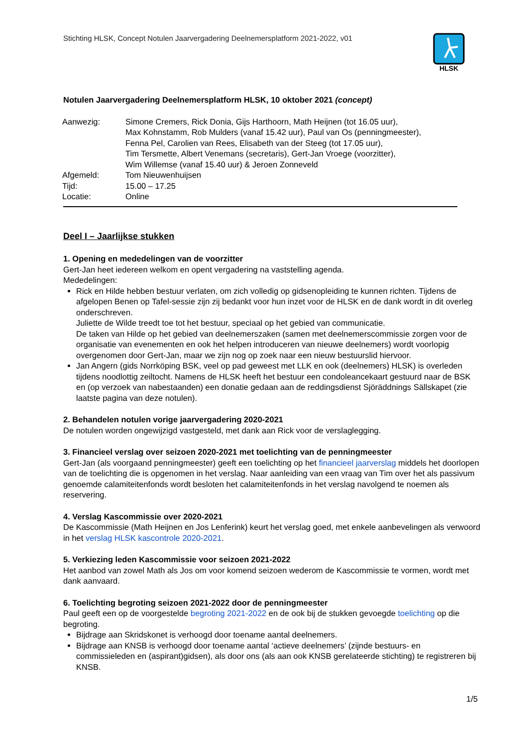Stichting HLSK, Concept Notulen Jaarvergadering Deelnemersplatform 2021-2022, v01
HLSK
Notulen Jaarvergadering Deelnemersplatform HLSK, 10 oktober 2021 (concept)
| Aanwezig: | Simone Cremers, Rick Donia, Gijs Harthoorn, Math Heijnen (tot 16.05 uur), Max Kohnstamm, Rob Mulders (vanaf 15.42 uur), Paul van Os (penningmeester), Fenna Pel, Carolien van Rees, Elisabeth van der Steeg (tot 17.05 uur), Tim Tersmette, Albert Venemans (secretaris), Gert-Jan Vroege (voorzitter), Wim Willemse (vanaf 15.40 uur) & Jeroen Zonneveld |
| Afgemeld: | Tom Nieuwenhuijsen |
| Tijd: | 15.00 – 17.25 |
| Locatie: | Online |
Deel I – Jaarlijkse stukken
1. Opening en mededelingen van de voorzitter
Gert-Jan heet iedereen welkom en opent vergadering na vaststelling agenda.
Mededelingen:
Rick en Hilde hebben bestuur verlaten, om zich volledig op gidsenopleiding te kunnen richten. Tijdens de afgelopen Benen op Tafel-sessie zijn zij bedankt voor hun inzet voor de HLSK en de dank wordt in dit overleg onderschreven.
Juliette de Wilde treedt toe tot het bestuur, speciaal op het gebied van communicatie.
De taken van Hilde op het gebied van deelnemerszaken (samen met deelnemerscommissie zorgen voor de organisatie van evenementen en ook het helpen introduceren van nieuwe deelnemers) wordt voorlopig overgenomen door Gert-Jan, maar we zijn nog op zoek naar een nieuw bestuurslid hiervoor.
Jan Angern (gids Norrköping BSK, veel op pad geweest met LLK en ook (deelnemers) HLSK) is overleden tijdens noodlottig zeiltocht. Namens de HLSK heeft het bestuur een condoleancekaart gestuurd naar de BSK en (op verzoek van nabestaanden) een donatie gedaan aan de reddingsdienst Sjöräddnings Sällskapet (zie laatste pagina van deze notulen).
2. Behandelen notulen vorige jaarvergadering 2020-2021
De notulen worden ongewijzigd vastgesteld, met dank aan Rick voor de verslaglegging.
3. Financieel verslag over seizoen 2020-2021 met toelichting van de penningmeester
Gert-Jan (als voorgaand penningmeester) geeft een toelichting op het financieel jaarverslag middels het doorlopen van de toelichting die is opgenomen in het verslag. Naar aanleiding van een vraag van Tim over het als passivum genoemde calamiteitenfonds wordt besloten het calamiteitenfonds in het verslag navolgend te noemen als reservering.
4. Verslag Kascommissie over 2020-2021
De Kascommissie (Math Heijnen en Jos Lenferink) keurt het verslag goed, met enkele aanbevelingen als verwoord in het verslag HLSK kascontrole 2020-2021.
5. Verkiezing leden Kascommissie voor seizoen 2021-2022
Het aanbod van zowel Math als Jos om voor komend seizoen wederom de Kascommissie te vormen, wordt met dank aanvaard.
6. Toelichting begroting seizoen 2021-2022 door de penningmeester
Paul geeft een op de voorgestelde begroting 2021-2022 en de ook bij de stukken gevoegde toelichting op die begroting.
Bijdrage aan Skridskonet is verhoogd door toename aantal deelnemers.
Bijdrage aan KNSB is verhoogd door toename aantal ‘actieve deelnemers’ (zijnde bestuurs- en commissieleden en (aspirant)gidsen), als door ons (als aan ook KNSB gerelateerde stichting) te registreren bij KNSB.
1/5